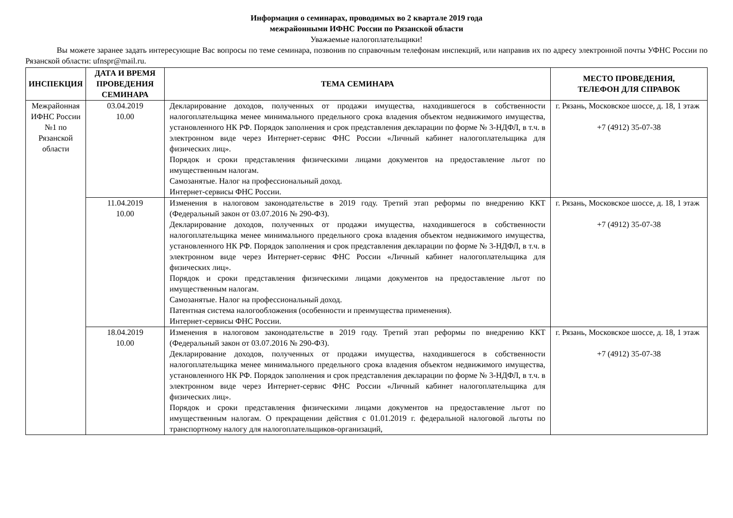Информация о семинарах, проводимых во 2 квартале 2019 года
межрайонными ИФНС России по Рязанской области
Уважаемые налогоплательщики!
Вы можете заранее задать интересующие Вас вопросы по теме семинара, позвонив по справочным телефонам инспекций, или направив их по адресу электронной почты УФНС России по Рязанской области: ufnspr@mail.ru.
| ИНСПЕКЦИЯ | ДАТА И ВРЕМЯ ПРОВЕДЕНИЯ СЕМИНАРА | ТЕМА СЕМИНАРА | МЕСТО ПРОВЕДЕНИЯ, ТЕЛЕФОН ДЛЯ СПРАВОК |
| --- | --- | --- | --- |
| Межрайонная ИФНС России №1 по Рязанской области | 03.04.2019 10.00 | Декларирование доходов, полученных от продажи имущества, находившегося в собственности налогоплательщика менее минимального предельного срока владения объектом недвижимого имущества, установленного НК РФ. Порядок заполнения и срок представления декларации по форме № 3-НДФЛ, в т.ч. в электронном виде через Интернет-сервис ФНС России «Личный кабинет налогоплательщика для физических лиц». Порядок и сроки представления физическими лицами документов на предоставление льгот по имущественным налогам. Самозанятые. Налог на профессиональный доход. Интернет-сервисы ФНС России. | г. Рязань, Московское шоссе, д. 18, 1 этаж +7 (4912) 35-07-38 |
| | 11.04.2019 10.00 | Изменения в налоговом законодательстве в 2019 году. Третий этап реформы по внедрению ККТ (Федеральный закон от 03.07.2016 № 290-ФЗ). Декларирование доходов, полученных от продажи имущества, находившегося в собственности налогоплательщика менее минимального предельного срока владения объектом недвижимого имущества, установленного НК РФ. Порядок заполнения и срок представления декларации по форме № 3-НДФЛ, в т.ч. в электронном виде через Интернет-сервис ФНС России «Личный кабинет налогоплательщика для физических лиц». Порядок и сроки представления физическими лицами документов на предоставление льгот по имущественным налогам. Самозанятые. Налог на профессиональный доход. Патентная система налогообложения (особенности и преимущества применения). Интернет-сервисы ФНС России. | г. Рязань, Московское шоссе, д. 18, 1 этаж +7 (4912) 35-07-38 |
| | 18.04.2019 10.00 | Изменения в налоговом законодательстве в 2019 году. Третий этап реформы по внедрению ККТ (Федеральный закон от 03.07.2016 № 290-ФЗ). Декларирование доходов, полученных от продажи имущества, находившегося в собственности налогоплательщика менее минимального предельного срока владения объектом недвижимого имущества, установленного НК РФ. Порядок заполнения и срок представления декларации по форме № 3-НДФЛ, в т.ч. в электронном виде через Интернет-сервис ФНС России «Личный кабинет налогоплательщика для физических лиц». Порядок и сроки представления физическими лицами документов на предоставление льгот по имущественным налогам. О прекращении действия с 01.01.2019 г. федеральной налоговой льготы по транспортному налогу для налогоплательщиков-организаций, | г. Рязань, Московское шоссе, д. 18, 1 этаж +7 (4912) 35-07-38 |